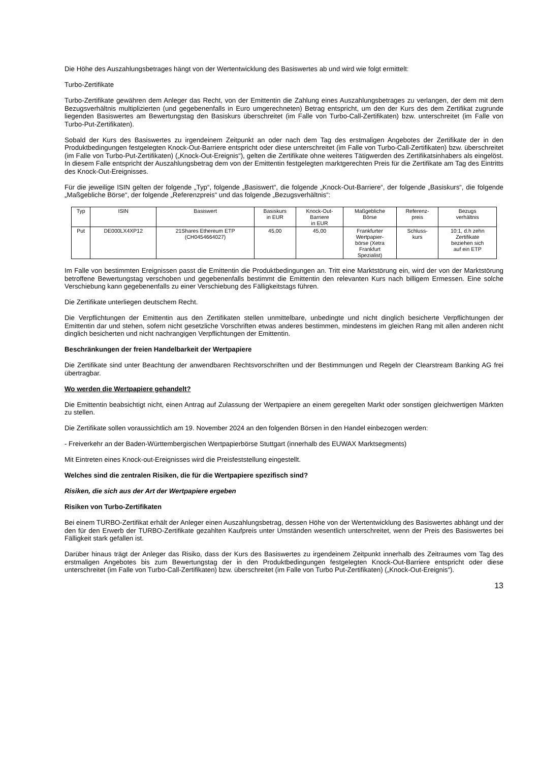Die Höhe des Auszahlungsbetrages hängt von der Wertentwicklung des Basiswertes ab und wird wie folgt ermittelt:
Turbo-Zertifikate
Turbo-Zertifikate gewähren dem Anleger das Recht, von der Emittentin die Zahlung eines Auszahlungsbetrages zu verlangen, der dem mit dem Bezugsverhältnis multiplizierten (und gegebenenfalls in Euro umgerechneten) Betrag entspricht, um den der Kurs des dem Zertifikat zugrunde liegenden Basiswertes am Bewertungstag den Basiskurs überschreitet (im Falle von Turbo-Call-Zertifikaten) bzw. unterschreitet (im Falle von Turbo-Put-Zertifikaten).
Sobald der Kurs des Basiswertes zu irgendeinem Zeitpunkt an oder nach dem Tag des erstmaligen Angebotes der Zertifikate der in den Produktbedingungen festgelegten Knock-Out-Barriere entspricht oder diese unterschreitet (im Falle von Turbo-Call-Zertifikaten) bzw. überschreitet (im Falle von Turbo-Put-Zertifikaten) („Knock-Out-Ereignis“), gelten die Zertifikate ohne weiteres Tätigwerden des Zertifikatsinhabers als eingelöst. In diesem Falle entspricht der Auszahlungsbetrag dem von der Emittentin festgelegten marktgerechten Preis für die Zertifikate am Tag des Eintritts des Knock-Out-Ereignisses.
Für die jeweilige ISIN gelten der folgende „Typ“, folgende „Basiswert“, die folgende „Knock-Out-Barriere“, der folgende „Basiskurs“, die folgende „Maßgebliche Börse“, der folgende „Referenzpreis“ und das folgende „Bezugsverhältnis“:
| Typ | ISIN | Basiswert | Basiskurs in EUR | Knock-Out- Barriere in EUR | Maßgebliche Börse | Referenz- preis | Bezugs verhältnis |
| --- | --- | --- | --- | --- | --- | --- | --- |
| Put | DE000LX4XP12 | 21Shares Ethereum ETP (CH0454664027) | 45,00 | 45,00 | Frankfurter Wertpapier- börse (Xetra Frankfurt Spezialist) | Schluss- kurs | 10:1, d.h zehn Zertifikate beziehen sich auf ein ETP |
Im Falle von bestimmten Ereignissen passt die Emittentin die Produktbedingungen an. Tritt eine Marktstörung ein, wird der von der Marktstörung betroffene Bewertungstag verschoben und gegebenenfalls bestimmt die Emittentin den relevanten Kurs nach billigem Ermessen. Eine solche Verschiebung kann gegebenenfalls zu einer Verschiebung des Fälligkeitstags führen.
Die Zertifikate unterliegen deutschem Recht.
Die Verpflichtungen der Emittentin aus den Zertifikaten stellen unmittelbare, unbedingte und nicht dinglich besicherte Verpflichtungen der Emittentin dar und stehen, sofern nicht gesetzliche Vorschriften etwas anderes bestimmen, mindestens im gleichen Rang mit allen anderen nicht dinglich besicherten und nicht nachrangigen Verpflichtungen der Emittentin.
Beschränkungen der freien Handelbarkeit der Wertpapiere
Die Zertifikate sind unter Beachtung der anwendbaren Rechtsvorschriften und der Bestimmungen und Regeln der Clearstream Banking AG frei übertragbar.
Wo werden die Wertpapiere gehandelt?
Die Emittentin beabsichtigt nicht, einen Antrag auf Zulassung der Wertpapiere an einem geregelten Markt oder sonstigen gleichwertigen Märkten zu stellen.
Die Zertifikate sollen voraussichtlich am 19. November 2024 an den folgenden Börsen in den Handel einbezogen werden:
- Freiverkehr an der Baden-Württembergischen Wertpapierbörse Stuttgart (innerhalb des EUWAX Marktsegments)
Mit Eintreten eines Knock-out-Ereignisses wird die Preisfeststellung eingestellt.
Welches sind die zentralen Risiken, die für die Wertpapiere spezifisch sind?
Risiken, die sich aus der Art der Wertpapiere ergeben
Risiken von Turbo-Zertifikaten
Bei einem TURBO-Zertifikat erhält der Anleger einen Auszahlungsbetrag, dessen Höhe von der Wertentwicklung des Basiswertes abhängt und der den für den Erwerb der TURBO-Zertifikate gezahlten Kaufpreis unter Umständen wesentlich unterschreitet, wenn der Preis des Basiswertes bei Fälligkeit stark gefallen ist.
Darüber hinaus trägt der Anleger das Risiko, dass der Kurs des Basiswertes zu irgendeinem Zeitpunkt innerhalb des Zeitraumes vom Tag des erstmaligen Angebotes bis zum Bewertungstag der in den Produktbedingungen festgelegten Knock-Out-Barriere entspricht oder diese unterschreitet (im Falle von Turbo-Call-Zertifikaten) bzw. überschreitet (im Falle von Turbo Put-Zertifikaten) („Knock-Out-Ereignis“).
13